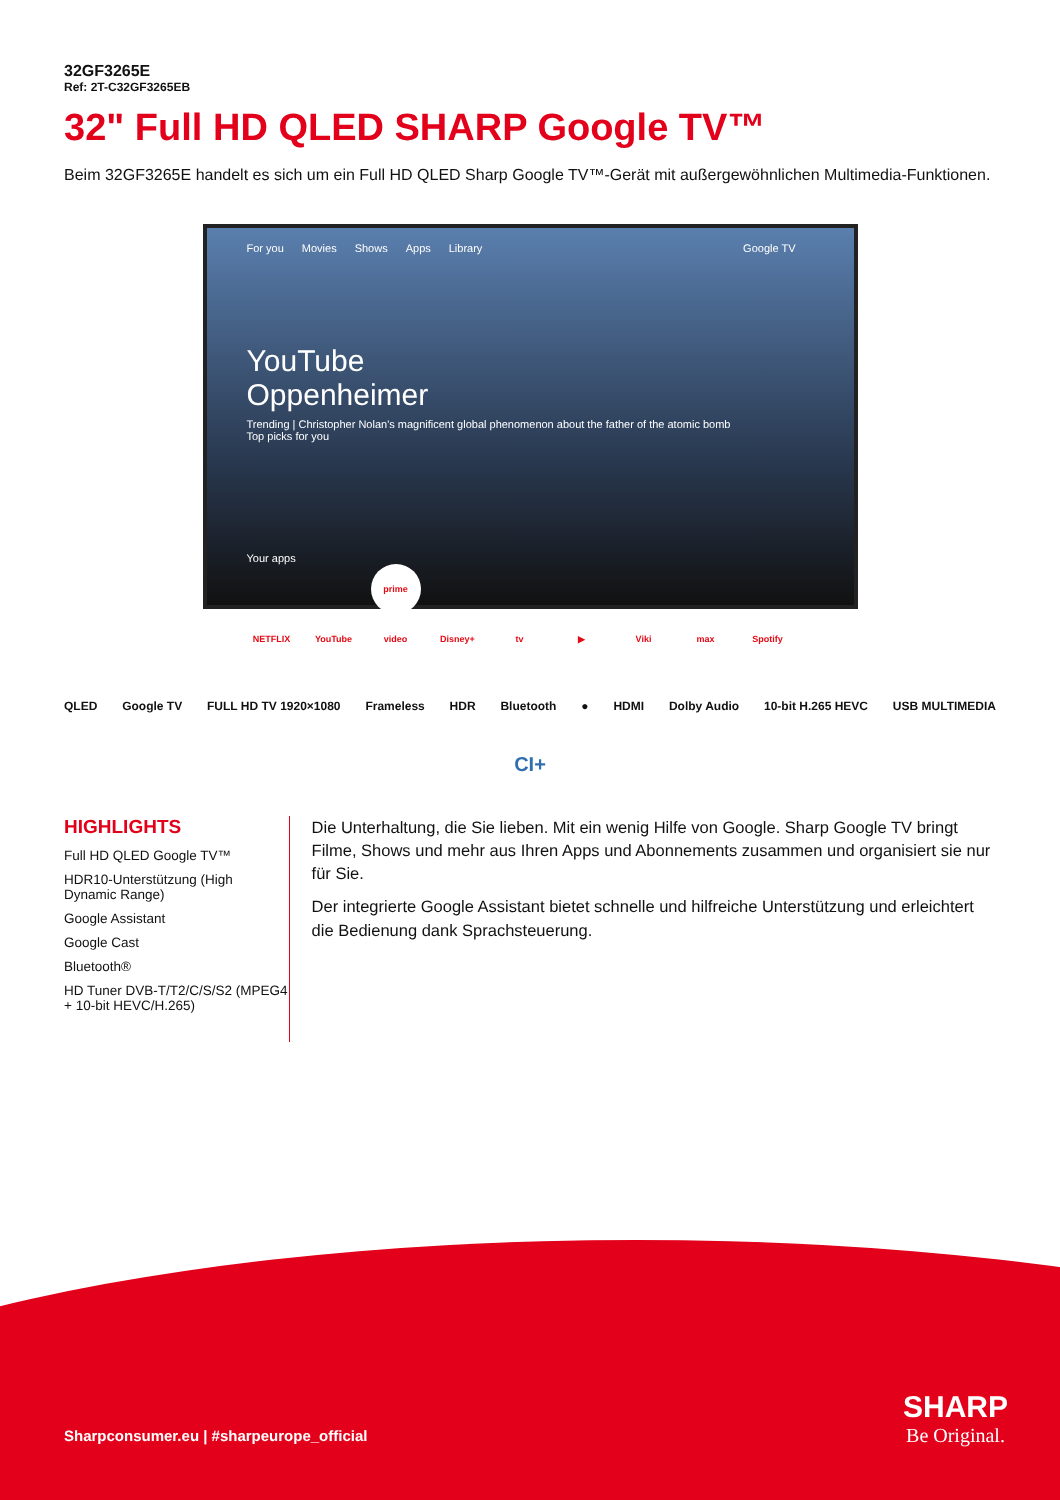32GF3265E
Ref: 2T-C32GF3265EB
32" Full HD QLED SHARP Google TV™
Beim 32GF3265E handelt es sich um ein Full HD QLED Sharp Google TV™-Gerät mit außergewöhnlichen Multimedia-Funktionen.
For you Movies Shows Apps Library Google TV
YouTube
Oppenheimer
Trending | Christopher Nolan's magnificent global phenomenon about the father of the atomic bomb
Top picks for you
Your apps
NETFLIX YouTube prime video Disney+ tv ▶ Viki max Spotify
QLED Google TV FULL HD TV 1920×1080 Frameless HDR Bluetooth ● HDMI Dolby Audio 10-bit H.265 HEVC USB MULTIMEDIA
CI+
HIGHLIGHTS
Full HD QLED Google TV™
HDR10-Unterstützung (High Dynamic Range)
Google Assistant
Google Cast
Bluetooth®
HD Tuner DVB-T/T2/C/S/S2 (MPEG4 + 10-bit HEVC/H.265)
Die Unterhaltung, die Sie lieben. Mit ein wenig Hilfe von Google. Sharp Google TV bringt Filme, Shows und mehr aus Ihren Apps und Abonnements zusammen und organisiert sie nur für Sie.
Der integrierte Google Assistant bietet schnelle und hilfreiche Unterstützung und erleichtert die Bedienung dank Sprachsteuerung.
Sharpconsumer.eu | #sharpeurope_official
SHARP
Be Original.